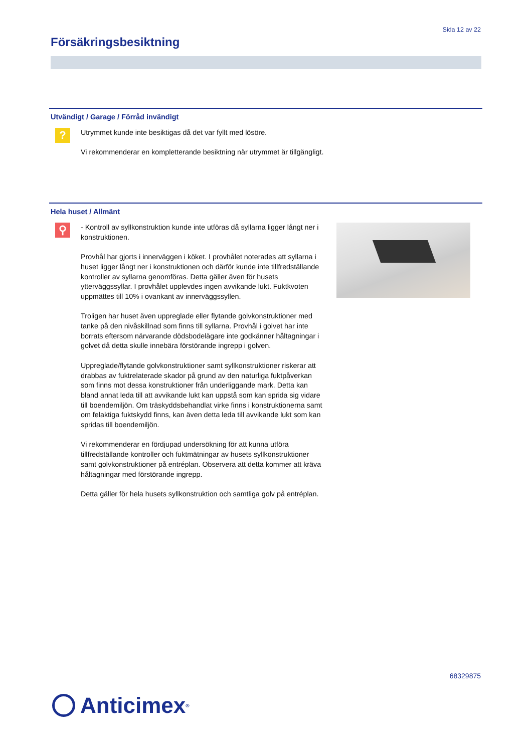Sida 12 av 22
Försäkringsbesiktning
Utvändigt / Garage / Förråd invändigt
?
Utrymmet kunde inte besiktigas då det var fyllt med lösöre.
Vi rekommenderar en kompletterande besiktning när utrymmet är tillgängligt.
Hela huset / Allmänt
⚲
- Kontroll av syllkonstruktion kunde inte utföras då syllarna ligger långt ner i konstruktionen.
Provhål har gjorts i innerväggen i köket. I provhålet noterades att syllarna i huset ligger långt ner i konstruktionen och därför kunde inte tillfredställande kontroller av syllarna genomföras. Detta gäller även för husets ytterväggssyllar. I provhålet upplevdes ingen avvikande lukt. Fuktkvoten uppmättes till 10% i ovankant av innerväggssyllen.
Troligen har huset även uppreglade eller flytande golvkonstruktioner med tanke på den nivåskillnad som finns till syllarna. Provhål i golvet har inte borrats eftersom närvarande dödsbodelägare inte godkänner håltagningar i golvet då detta skulle innebära förstörande ingrepp i golven.
Uppreglade/flytande golvkonstruktioner samt syllkonstruktioner riskerar att drabbas av fuktrelaterade skador på grund av den naturliga fuktpåverkan som finns mot dessa konstruktioner från underliggande mark. Detta kan bland annat leda till att avvikande lukt kan uppstå som kan sprida sig vidare till boendemiljön. Om träskyddsbehandlat virke finns i konstruktionerna samt om felaktiga fuktskydd finns, kan även detta leda till avvikande lukt som kan spridas till boendemiljön.
Vi rekommenderar en fördjupad undersökning för att kunna utföra tillfredställande kontroller och fuktmätningar av husets syllkonstruktioner samt golvkonstruktioner på entréplan. Observera att detta kommer att kräva håltagningar med förstörande ingrepp.
Detta gäller för hela husets syllkonstruktion och samtliga golv på entréplan.
68329875
Anticimex<sup>®</sup>